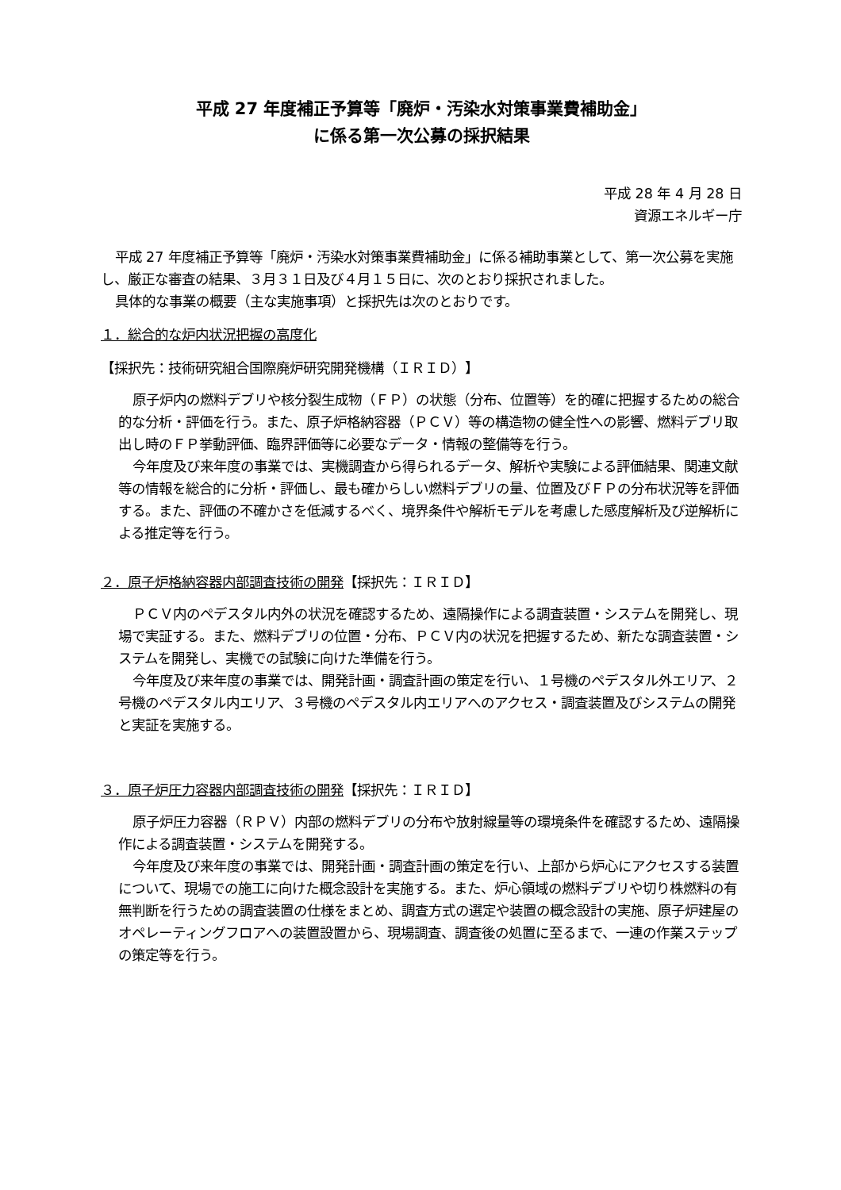平成 27 年度補正予算等「廃炉・汚染水対策事業費補助金」
に係る第一次公募の採択結果
平成 28 年 4 月 28 日
資源エネルギー庁
平成 27 年度補正予算等「廃炉・汚染水対策事業費補助金」に係る補助事業として、第一次公募を実施し、厳正な審査の結果、３月３１日及び４月１５日に、次のとおり採択されました。
具体的な事業の概要（主な実施事項）と採択先は次のとおりです。
１．総合的な炉内状況把握の高度化
【採択先：技術研究組合国際廃炉研究開発機構（ＩＲＩＤ）】
原子炉内の燃料デブリや核分裂生成物（ＦＰ）の状態（分布、位置等）を的確に把握するための総合的な分析・評価を行う。また、原子炉格納容器（ＰＣＶ）等の構造物の健全性への影響、燃料デブリ取出し時のＦＰ挙動評価、臨界評価等に必要なデータ・情報の整備等を行う。
今年度及び来年度の事業では、実機調査から得られるデータ、解析や実験による評価結果、関連文献等の情報を総合的に分析・評価し、最も確からしい燃料デブリの量、位置及びＦＰの分布状況等を評価する。また、評価の不確かさを低減するべく、境界条件や解析モデルを考慮した感度解析及び逆解析による推定等を行う。
２．原子炉格納容器内部調査技術の開発【採択先：ＩＲＩＤ】
ＰＣＶ内のペデスタル内外の状況を確認するため、遠隔操作による調査装置・システムを開発し、現場で実証する。また、燃料デブリの位置・分布、ＰＣＶ内の状況を把握するため、新たな調査装置・システムを開発し、実機での試験に向けた準備を行う。
今年度及び来年度の事業では、開発計画・調査計画の策定を行い、１号機のペデスタル外エリア、２号機のペデスタル内エリア、３号機のペデスタル内エリアへのアクセス・調査装置及びシステムの開発と実証を実施する。
３．原子炉圧力容器内部調査技術の開発【採択先：ＩＲＩＤ】
原子炉圧力容器（ＲＰＶ）内部の燃料デブリの分布や放射線量等の環境条件を確認するため、遠隔操作による調査装置・システムを開発する。
今年度及び来年度の事業では、開発計画・調査計画の策定を行い、上部から炉心にアクセスする装置について、現場での施工に向けた概念設計を実施する。また、炉心領域の燃料デブリや切り株燃料の有無判断を行うための調査装置の仕様をまとめ、調査方式の選定や装置の概念設計の実施、原子炉建屋のオペレーティングフロアへの装置設置から、現場調査、調査後の処置に至るまで、一連の作業ステップの策定等を行う。